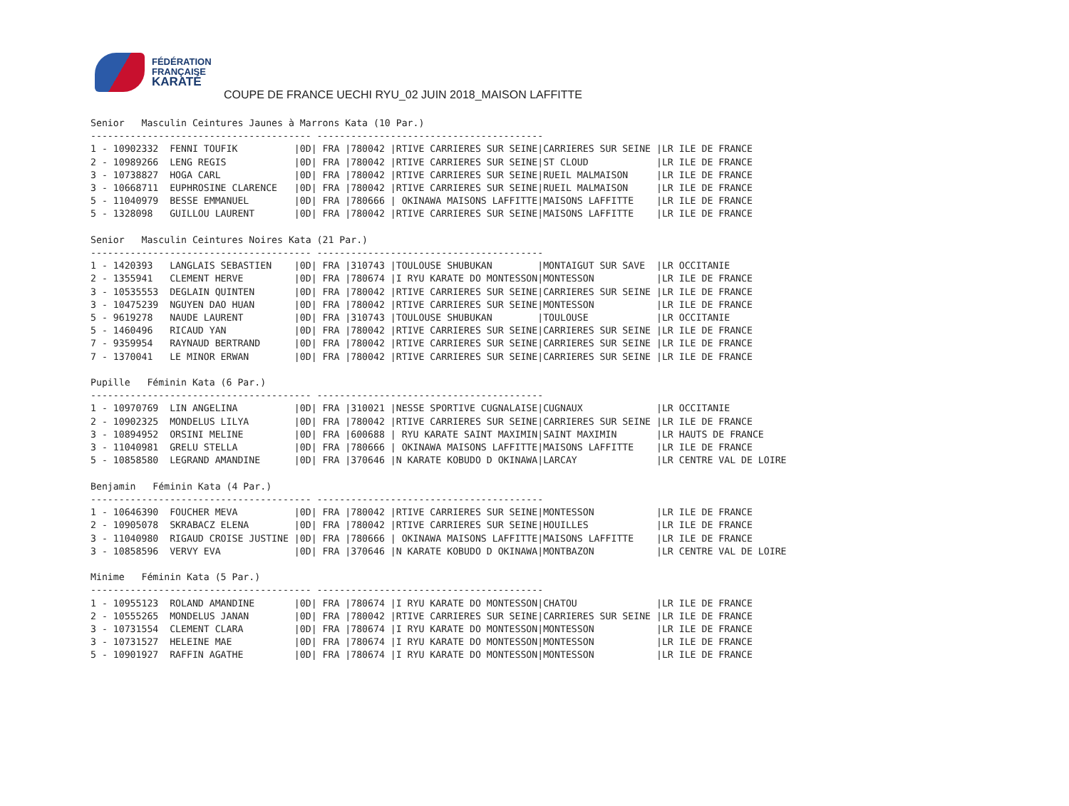FÉDÉRATION
FRANÇAISE
KARATÉ
COUPE DE FRANCE UECHI RYU_02 JUIN 2018_MAISON LAFFITTE
Senior   Masculin Ceintures Jaunes à Marrons Kata (10 Par.)
--------------------------------------- ----------------------------------------
1 - 10902332  FENNI TOUFIK          |0D| FRA |780042 |RTIVE CARRIERES SUR SEINE|CARRIERES SUR SEINE |LR ILE DE FRANCE
2 - 10989266  LENG REGIS            |0D| FRA |780042 |RTIVE CARRIERES SUR SEINE|ST CLOUD            |LR ILE DE FRANCE
3 - 10738827  HOGA CARL             |0D| FRA |780042 |RTIVE CARRIERES SUR SEINE|RUEIL MALMAISON     |LR ILE DE FRANCE
3 - 10668711  EUPHROSINE CLARENCE   |0D| FRA |780042 |RTIVE CARRIERES SUR SEINE|RUEIL MALMAISON     |LR ILE DE FRANCE
5 - 11040979  BESSE EMMANUEL        |0D| FRA |780666 | OKINAWA MAISONS LAFFITTE|MAISONS LAFFITTE    |LR ILE DE FRANCE
5 - 1328098   GUILLOU LAURENT       |0D| FRA |780042 |RTIVE CARRIERES SUR SEINE|MAISONS LAFFITTE    |LR ILE DE FRANCE

Senior   Masculin Ceintures Noires Kata (21 Par.)
--------------------------------------- ----------------------------------------
1 - 1420393   LANGLAIS SEBASTIEN    |0D| FRA |310743 |TOULOUSE SHUBUKAN        |MONTAIGUT SUR SAVE  |LR OCCITANIE
2 - 1355941   CLEMENT HERVE         |0D| FRA |780674 |I RYU KARATE DO MONTESSON|MONTESSON           |LR ILE DE FRANCE
3 - 10535553  DEGLAIN QUINTEN       |0D| FRA |780042 |RTIVE CARRIERES SUR SEINE|CARRIERES SUR SEINE |LR ILE DE FRANCE
3 - 10475239  NGUYEN DAO HUAN       |0D| FRA |780042 |RTIVE CARRIERES SUR SEINE|MONTESSON           |LR ILE DE FRANCE
5 - 9619278   NAUDE LAURENT         |0D| FRA |310743 |TOULOUSE SHUBUKAN        |TOULOUSE            |LR OCCITANIE
5 - 1460496   RICAUD YAN            |0D| FRA |780042 |RTIVE CARRIERES SUR SEINE|CARRIERES SUR SEINE |LR ILE DE FRANCE
7 - 9359954   RAYNAUD BERTRAND      |0D| FRA |780042 |RTIVE CARRIERES SUR SEINE|CARRIERES SUR SEINE |LR ILE DE FRANCE
7 - 1370041   LE MINOR ERWAN        |0D| FRA |780042 |RTIVE CARRIERES SUR SEINE|CARRIERES SUR SEINE |LR ILE DE FRANCE

Pupille   Féminin Kata (6 Par.)
--------------------------------------- ----------------------------------------
1 - 10970769  LIN ANGELINA          |0D| FRA |310021 |NESSE SPORTIVE CUGNALAISE|CUGNAUX             |LR OCCITANIE
2 - 10902325  MONDELUS LILYA        |0D| FRA |780042 |RTIVE CARRIERES SUR SEINE|CARRIERES SUR SEINE |LR ILE DE FRANCE
3 - 10894952  ORSINI MELINE         |0D| FRA |600688 | RYU KARATE SAINT MAXIMIN|SAINT MAXIMIN       |LR HAUTS DE FRANCE
3 - 11040981  GRELU STELLA          |0D| FRA |780666 | OKINAWA MAISONS LAFFITTE|MAISONS LAFFITTE    |LR ILE DE FRANCE
5 - 10858580  LEGRAND AMANDINE      |0D| FRA |370646 |N KARATE KOBUDO D OKINAWA|LARCAY              |LR CENTRE VAL DE LOIRE

Benjamin   Féminin Kata (4 Par.)
--------------------------------------- ----------------------------------------
1 - 10646390  FOUCHER MEVA          |0D| FRA |780042 |RTIVE CARRIERES SUR SEINE|MONTESSON           |LR ILE DE FRANCE
2 - 10905078  SKRABACZ ELENA        |0D| FRA |780042 |RTIVE CARRIERES SUR SEINE|HOUILLES            |LR ILE DE FRANCE
3 - 11040980  RIGAUD CROISE JUSTINE |0D| FRA |780666 | OKINAWA MAISONS LAFFITTE|MAISONS LAFFITTE    |LR ILE DE FRANCE
3 - 10858596  VERVY EVA             |0D| FRA |370646 |N KARATE KOBUDO D OKINAWA|MONTBAZON           |LR CENTRE VAL DE LOIRE

Minime   Féminin Kata (5 Par.)
--------------------------------------- ----------------------------------------
1 - 10955123  ROLAND AMANDINE       |0D| FRA |780674 |I RYU KARATE DO MONTESSON|CHATOU              |LR ILE DE FRANCE
2 - 10555265  MONDELUS JANAN        |0D| FRA |780042 |RTIVE CARRIERES SUR SEINE|CARRIERES SUR SEINE |LR ILE DE FRANCE
3 - 10731554  CLEMENT CLARA         |0D| FRA |780674 |I RYU KARATE DO MONTESSON|MONTESSON           |LR ILE DE FRANCE
3 - 10731527  HELEINE MAE           |0D| FRA |780674 |I RYU KARATE DO MONTESSON|MONTESSON           |LR ILE DE FRANCE
5 - 10901927  RAFFIN AGATHE         |0D| FRA |780674 |I RYU KARATE DO MONTESSON|MONTESSON           |LR ILE DE FRANCE